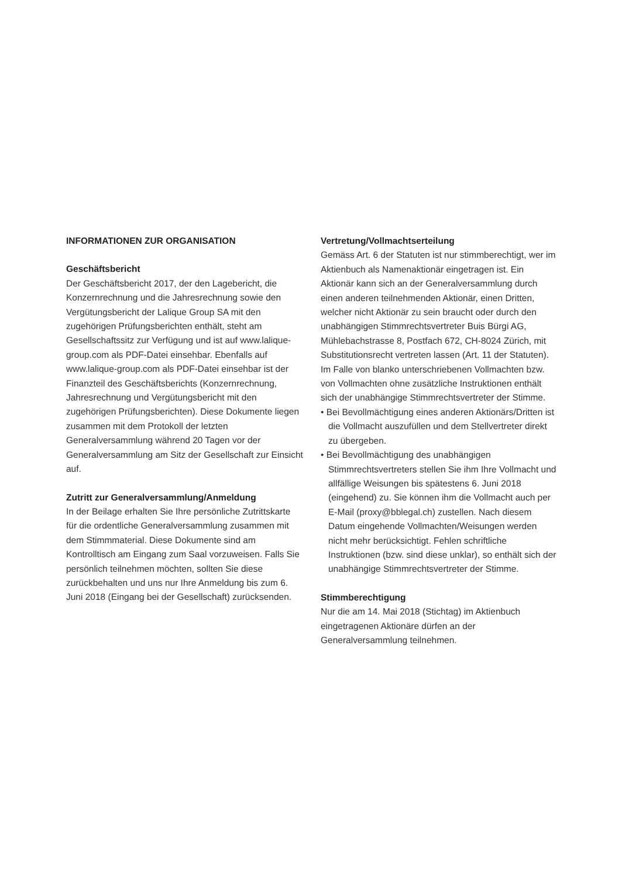INFORMATIONEN ZUR ORGANISATION
Geschäftsbericht
Der Geschäftsbericht 2017, der den Lagebericht, die Konzernrechnung und die Jahresrechnung sowie den Vergütungsbericht der Lalique Group SA mit den zugehörigen Prüfungsberichten enthält, steht am Gesellschaftssitz zur Verfügung und ist auf www.lalique-group.com als PDF-Datei einsehbar. Ebenfalls auf www.lalique-group.com als PDF-Datei einsehbar ist der Finanzteil des Geschäftsberichts (Konzernrechnung, Jahresrechnung und Vergütungsbericht mit den zugehörigen Prüfungsberichten). Diese Dokumente liegen zusammen mit dem Protokoll der letzten Generalversammlung während 20 Tagen vor der Generalversammlung am Sitz der Gesellschaft zur Einsicht auf.
Zutritt zur Generalversammlung/Anmeldung
In der Beilage erhalten Sie Ihre persönliche Zutrittskarte für die ordentliche Generalversammlung zusammen mit dem Stimmmaterial. Diese Dokumente sind am Kontrolltisch am Eingang zum Saal vorzuweisen. Falls Sie persönlich teilnehmen möchten, sollten Sie diese zurückbehalten und uns nur Ihre Anmeldung bis zum 6. Juni 2018 (Eingang bei der Gesellschaft) zurücksenden.
Vertretung/Vollmachtserteilung
Gemäss Art. 6 der Statuten ist nur stimmberechtigt, wer im Aktienbuch als Namenaktionär eingetragen ist. Ein Aktionär kann sich an der Generalversammlung durch einen anderen teilnehmenden Aktionär, einen Dritten, welcher nicht Aktionär zu sein braucht oder durch den unabhängigen Stimmrechtsvertreter Buis Bürgi AG, Mühlebachstrasse 8, Postfach 672, CH-8024 Zürich, mit Substitutionsrecht vertreten lassen (Art. 11 der Statuten). Im Falle von blanko unterschriebenen Vollmachten bzw. von Vollmachten ohne zusätzliche Instruktionen enthält sich der unabhängige Stimmrechtsvertreter der Stimme.
• Bei Bevollmächtigung eines anderen Aktionärs/Dritten ist die Vollmacht auszufüllen und dem Stellvertreter direkt zu übergeben.
• Bei Bevollmächtigung des unabhängigen Stimmrechtsvertreters stellen Sie ihm Ihre Vollmacht und allfällige Weisungen bis spätestens 6. Juni 2018 (eingehend) zu. Sie können ihm die Vollmacht auch per E-Mail (proxy@bblegal.ch) zustellen. Nach diesem Datum eingehende Vollmachten/Weisungen werden nicht mehr berücksichtigt. Fehlen schriftliche Instruktionen (bzw. sind diese unklar), so enthält sich der unabhängige Stimmrechtsvertreter der Stimme.
Stimmberechtigung
Nur die am 14. Mai 2018 (Stichtag) im Aktienbuch eingetragenen Aktionäre dürfen an der Generalversammlung teilnehmen.